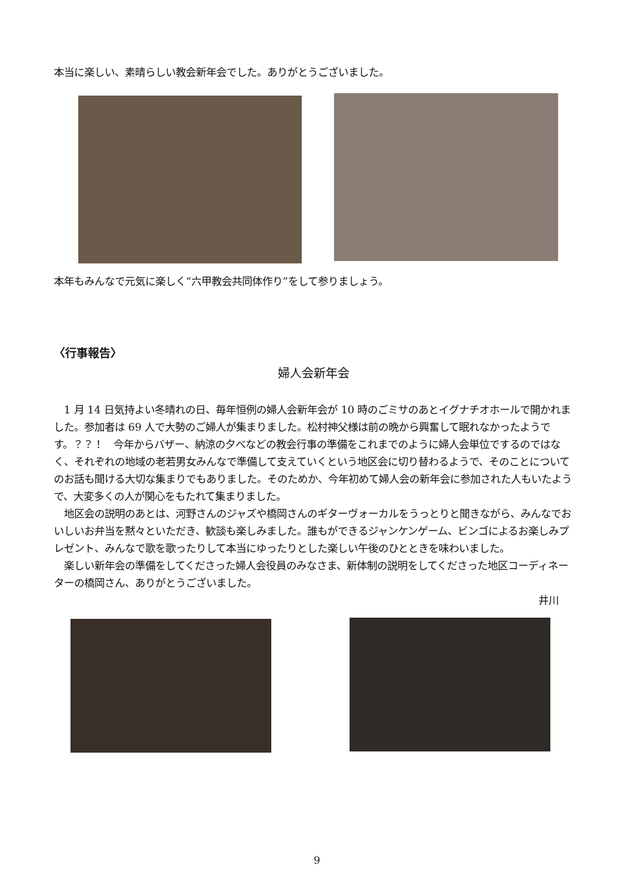本当に楽しい、素晴らしい教会新年会でした。ありがとうございました。
本年もみんなで元気に楽しく“六甲教会共同体作り”をして参りましょう。
〈行事報告〉
婦人会新年会
　1 月 14 日気持よい冬晴れの日、毎年恒例の婦人会新年会が 10 時のごミサのあとイグナチオホールで開かれました。参加者は 69 人で大勢のご婦人が集まりました。松村神父様は前の晩から興奮して眠れなかったようです。？？！　今年からバザー、納涼の夕べなどの教会行事の準備をこれまでのように婦人会単位でするのではなく、それぞれの地域の老若男女みんなで準備して支えていくという地区会に切り替わるようで、そのことについてのお話も聞ける大切な集まりでもありました。そのためか、今年初めて婦人会の新年会に参加された人もいたようで、大変多くの人が関心をもたれて集まりました。
　地区会の説明のあとは、河野さんのジャズや橋岡さんのギターヴォーカルをうっとりと聞きながら、みんなでおいしいお弁当を黙々といただき、歓談も楽しみました。誰もができるジャンケンゲーム、ビンゴによるお楽しみプレゼント、みんなで歌を歌ったりして本当にゆったりとした楽しい午後のひとときを味わいました。
　楽しい新年会の準備をしてくださった婦人会役員のみなさま、新体制の説明をしてくださった地区コーディネーターの橋岡さん、ありがとうございました。
井川
9